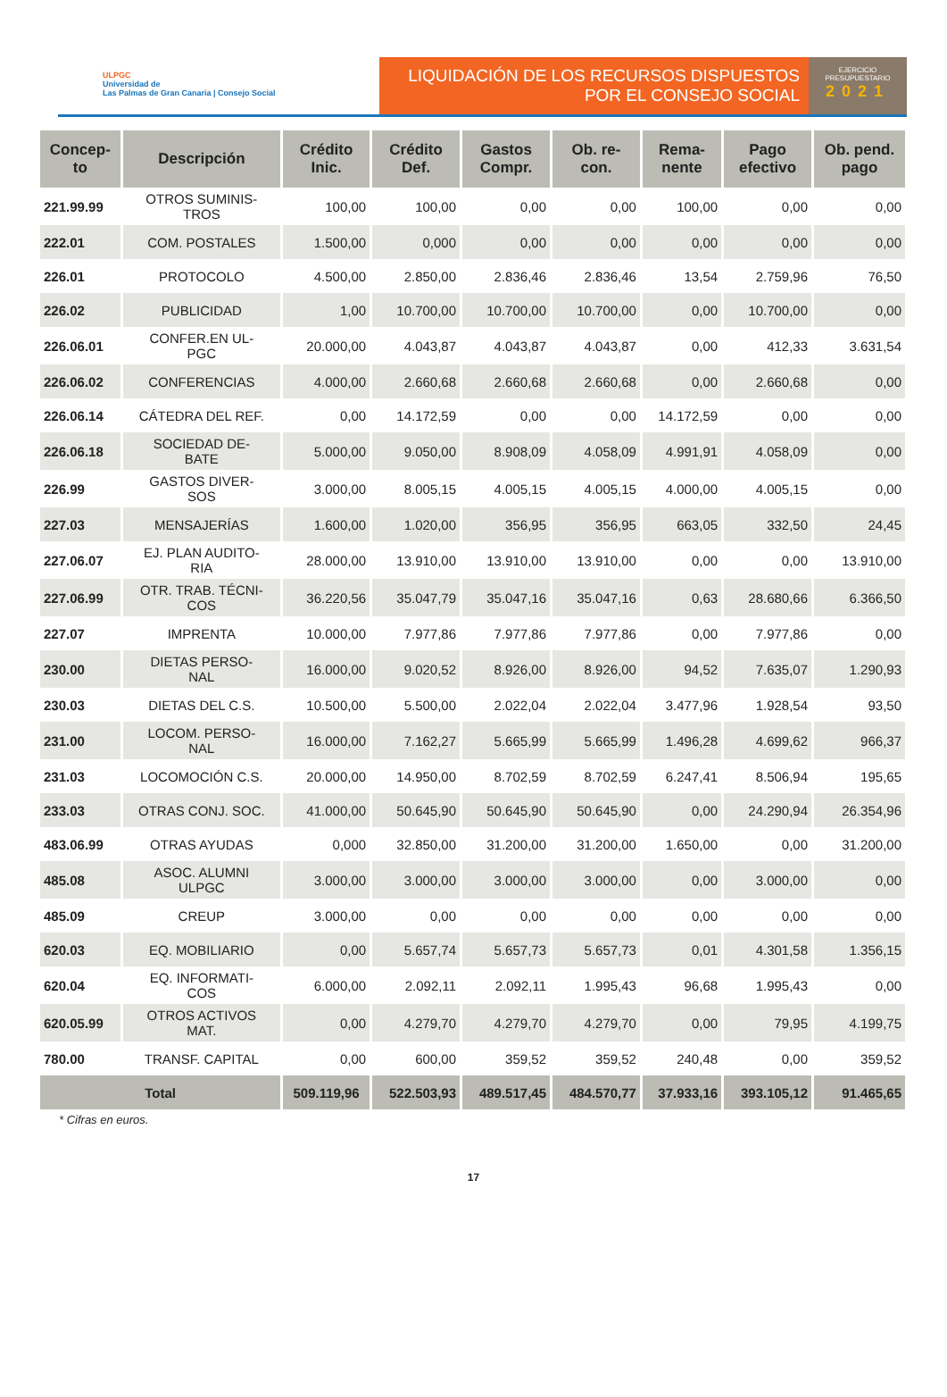ULPGC
Universidad de
Las Palmas de Gran Canaria | Consejo Social
LIQUIDACIÓN DE LOS RECURSOS DISPUESTOS
POR EL CONSEJO SOCIAL
EJERCICIO
PRESUPUESTARIO
2021
| Concep- to | Descripción | Crédito Inic. | Crédito Def. | Gastos Compr. | Ob. re- con. | Rema- nente | Pago efectivo | Ob. pend. pago |
| --- | --- | --- | --- | --- | --- | --- | --- | --- |
| 221.99.99 | OTROS SUMINIS- TROS | 100,00 | 100,00 | 0,00 | 0,00 | 100,00 | 0,00 | 0,00 |
| 222.01 | COM. POSTALES | 1.500,00 | 0,000 | 0,00 | 0,00 | 0,00 | 0,00 | 0,00 |
| 226.01 | PROTOCOLO | 4.500,00 | 2.850,00 | 2.836,46 | 2.836,46 | 13,54 | 2.759,96 | 76,50 |
| 226.02 | PUBLICIDAD | 1,00 | 10.700,00 | 10.700,00 | 10.700,00 | 0,00 | 10.700,00 | 0,00 |
| 226.06.01 | CONFER.EN UL- PGC | 20.000,00 | 4.043,87 | 4.043,87 | 4.043,87 | 0,00 | 412,33 | 3.631,54 |
| 226.06.02 | CONFERENCIAS | 4.000,00 | 2.660,68 | 2.660,68 | 2.660,68 | 0,00 | 2.660,68 | 0,00 |
| 226.06.14 | CÁTEDRA DEL REF. | 0,00 | 14.172,59 | 0,00 | 0,00 | 14.172,59 | 0,00 | 0,00 |
| 226.06.18 | SOCIEDAD DE- BATE | 5.000,00 | 9.050,00 | 8.908,09 | 4.058,09 | 4.991,91 | 4.058,09 | 0,00 |
| 226.99 | GASTOS DIVER- SOS | 3.000,00 | 8.005,15 | 4.005,15 | 4.005,15 | 4.000,00 | 4.005,15 | 0,00 |
| 227.03 | MENSAJERÍAS | 1.600,00 | 1.020,00 | 356,95 | 356,95 | 663,05 | 332,50 | 24,45 |
| 227.06.07 | EJ. PLAN AUDITO- RIA | 28.000,00 | 13.910,00 | 13.910,00 | 13.910,00 | 0,00 | 0,00 | 13.910,00 |
| 227.06.99 | OTR. TRAB. TÉCNI- COS | 36.220,56 | 35.047,79 | 35.047,16 | 35.047,16 | 0,63 | 28.680,66 | 6.366,50 |
| 227.07 | IMPRENTA | 10.000,00 | 7.977,86 | 7.977,86 | 7.977,86 | 0,00 | 7.977,86 | 0,00 |
| 230.00 | DIETAS PERSO- NAL | 16.000,00 | 9.020,52 | 8.926,00 | 8.926,00 | 94,52 | 7.635,07 | 1.290,93 |
| 230.03 | DIETAS DEL C.S. | 10.500,00 | 5.500,00 | 2.022,04 | 2.022,04 | 3.477,96 | 1.928,54 | 93,50 |
| 231.00 | LOCOM. PERSO- NAL | 16.000,00 | 7.162,27 | 5.665,99 | 5.665,99 | 1.496,28 | 4.699,62 | 966,37 |
| 231.03 | LOCOMOCIÓN C.S. | 20.000,00 | 14.950,00 | 8.702,59 | 8.702,59 | 6.247,41 | 8.506,94 | 195,65 |
| 233.03 | OTRAS CONJ. SOC. | 41.000,00 | 50.645,90 | 50.645,90 | 50.645,90 | 0,00 | 24.290,94 | 26.354,96 |
| 483.06.99 | OTRAS AYUDAS | 0,000 | 32.850,00 | 31.200,00 | 31.200,00 | 1.650,00 | 0,00 | 31.200,00 |
| 485.08 | ASOC. ALUMNI ULPGC | 3.000,00 | 3.000,00 | 3.000,00 | 3.000,00 | 0,00 | 3.000,00 | 0,00 |
| 485.09 | CREUP | 3.000,00 | 0,00 | 0,00 | 0,00 | 0,00 | 0,00 | 0,00 |
| 620.03 | EQ. MOBILIARIO | 0,00 | 5.657,74 | 5.657,73 | 5.657,73 | 0,01 | 4.301,58 | 1.356,15 |
| 620.04 | EQ. INFORMATI- COS | 6.000,00 | 2.092,11 | 2.092,11 | 1.995,43 | 96,68 | 1.995,43 | 0,00 |
| 620.05.99 | OTROS ACTIVOS MAT. | 0,00 | 4.279,70 | 4.279,70 | 4.279,70 | 0,00 | 79,95 | 4.199,75 |
| 780.00 | TRANSF. CAPITAL | 0,00 | 600,00 | 359,52 | 359,52 | 240,48 | 0,00 | 359,52 |
| Total | | 509.119,96 | 522.503,93 | 489.517,45 | 484.570,77 | 37.933,16 | 393.105,12 | 91.465,65 |
* Cifras en euros.
17